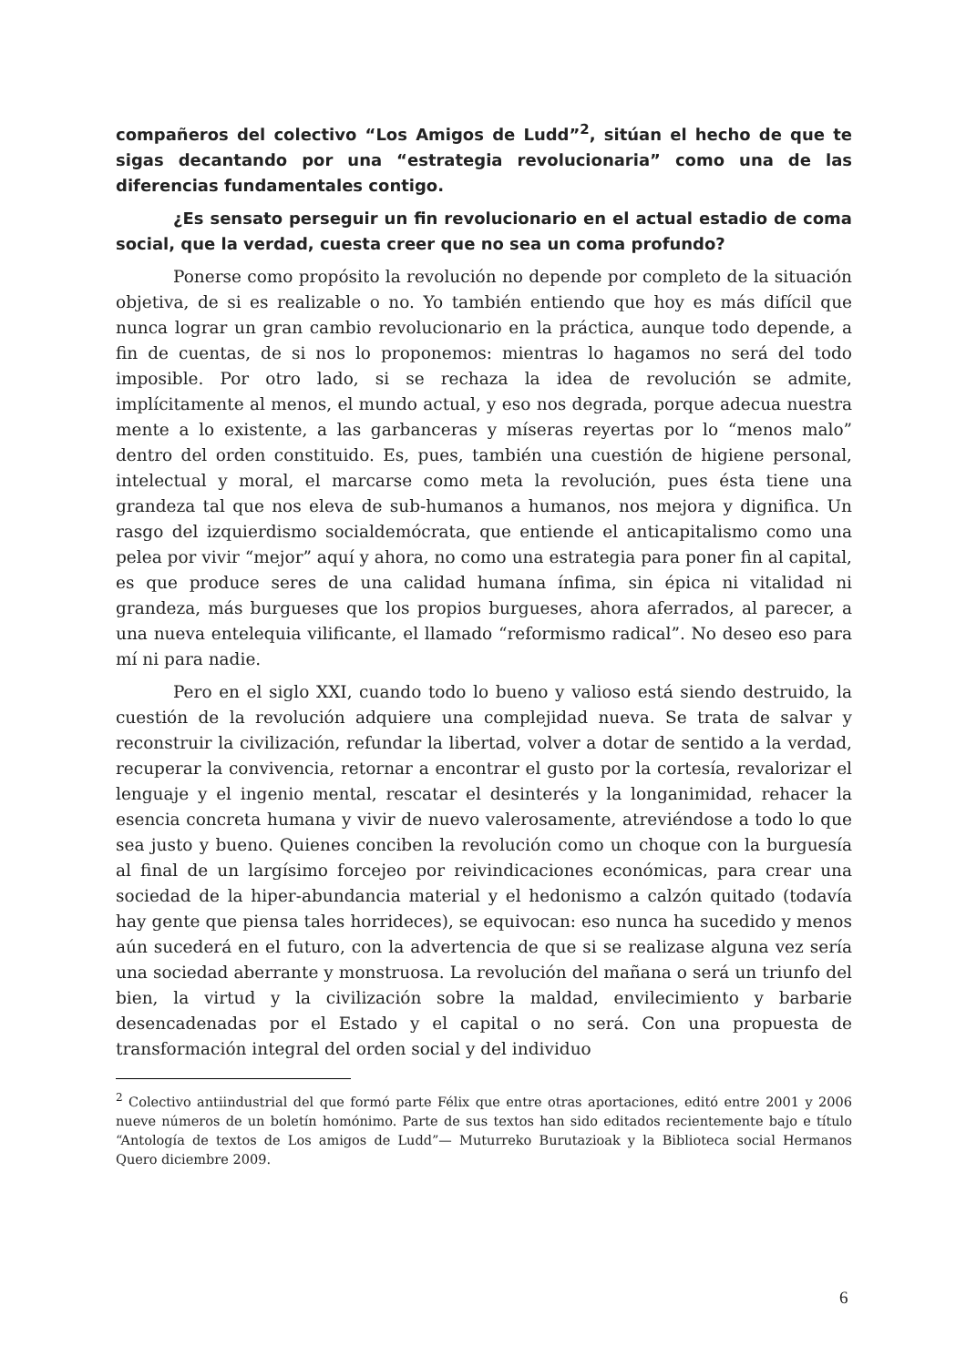compañeros del colectivo “Los Amigos de Ludd”<sup>2</sup>, sitúan el hecho de que te sigas decantando por una “estrategia revolucionaria” como una de las diferencias fundamentales contigo.
¿Es sensato perseguir un fin revolucionario en el actual estadio de coma social, que la verdad, cuesta creer que no sea un coma profundo?
Ponerse como propósito la revolución no depende por completo de la situación objetiva, de si es realizable o no. Yo también entiendo que hoy es más difícil que nunca lograr un gran cambio revolucionario en la práctica, aunque todo depende, a fin de cuentas, de si nos lo proponemos: mientras lo hagamos no será del todo imposible. Por otro lado, si se rechaza la idea de revolución se admite, implícitamente al menos, el mundo actual, y eso nos degrada, porque adecua nuestra mente a lo existente, a las garbanceras y míseras reyertas por lo “menos malo” dentro del orden constituido. Es, pues, también una cuestión de higiene personal, intelectual y moral, el marcarse como meta la revolución, pues ésta tiene una grandeza tal que nos eleva de sub-humanos a humanos, nos mejora y dignifica. Un rasgo del izquierdismo socialdemócrata, que entiende el anticapitalismo como una pelea por vivir “mejor” aquí y ahora, no como una estrategia para poner fin al capital, es que produce seres de una calidad humana ínfima, sin épica ni vitalidad ni grandeza, más burgueses que los propios burgueses, ahora aferrados, al parecer, a una nueva entelequia vilificante, el llamado “reformismo radical”. No deseo eso para mí ni para nadie.
Pero en el siglo XXI, cuando todo lo bueno y valioso está siendo destruido, la cuestión de la revolución adquiere una complejidad nueva. Se trata de salvar y reconstruir la civilización, refundar la libertad, volver a dotar de sentido a la verdad, recuperar la convivencia, retornar a encontrar el gusto por la cortesía, revalorizar el lenguaje y el ingenio mental, rescatar el desinterés y la longanimidad, rehacer la esencia concreta humana y vivir de nuevo valerosamente, atreviéndose a todo lo que sea justo y bueno. Quienes conciben la revolución como un choque con la burguesía al final de un largísimo forcejeo por reivindicaciones económicas, para crear una sociedad de la hiper-abundancia material y el hedonismo a calzón quitado (todavía hay gente que piensa tales horrideces), se equivocan: eso nunca ha sucedido y menos aún sucederá en el futuro, con la advertencia de que si se realizase alguna vez sería una sociedad aberrante y monstruosa. La revolución del mañana o será un triunfo del bien, la virtud y la civilización sobre la maldad, envilecimiento y barbarie desencadenadas por el Estado y el capital o no será. Con una propuesta de transformación integral del orden social y del individuo
<sup>2</sup> Colectivo antiindustrial del que formó parte Félix que entre otras aportaciones, editó entre 2001 y 2006 nueve números de un boletín homónimo. Parte de sus textos han sido editados recientemente bajo e título “Antología de textos de Los amigos de Ludd”— Muturreko Burutazioak y la Biblioteca social Hermanos Quero diciembre 2009.
6